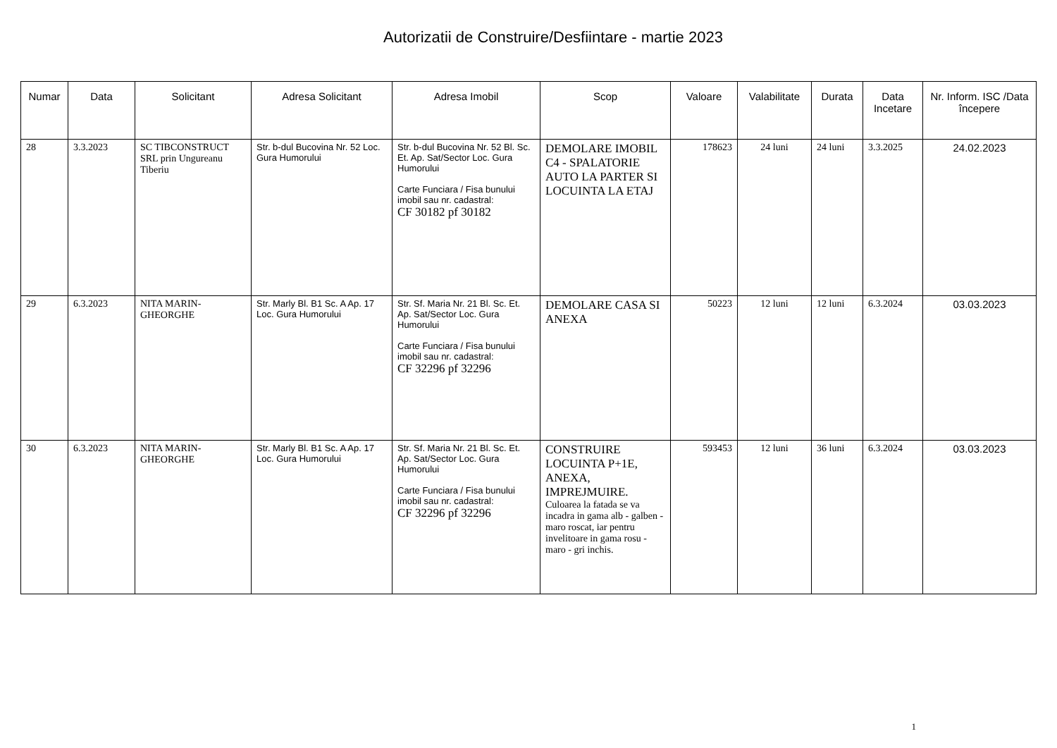Autorizatii de Construire/Desfiintare - martie 2023
| Numar | Data | Solicitant | Adresa Solicitant | Adresa Imobil | Scop | Valoare | Valabilitate | Durata | Data Incetare | Nr. Inform. ISC /Data începere |
| --- | --- | --- | --- | --- | --- | --- | --- | --- | --- | --- |
| 28 | 3.3.2023 | SC TIBCONSTRUCT SRL prin Ungureanu Tiberiu | Str. b-dul Bucovina Nr. 52 Loc. Gura Humorului | Str. b-dul Bucovina Nr. 52 Bl. Sc. Et. Ap. Sat/Sector Loc. Gura Humorului Carte Funciara / Fisa bunului imobil sau nr. cadastral: CF 30182 pf 30182 | DEMOLARE IMOBIL C4 - SPALATORIE AUTO LA PARTER SI LOCUINTA LA ETAJ | 178623 | 24 luni | 24 luni | 3.3.2025 | 24.02.2023 |
| 29 | 6.3.2023 | NITA MARIN-GHEORGHE | Str. Marly Bl. B1 Sc. A Ap. 17 Loc. Gura Humorului | Str. Sf. Maria Nr. 21 Bl. Sc. Et. Ap. Sat/Sector Loc. Gura Humorului Carte Funciara / Fisa bunului imobil sau nr. cadastral: CF 32296 pf 32296 | DEMOLARE CASA SI ANEXA | 50223 | 12 luni | 12 luni | 6.3.2024 | 03.03.2023 |
| 30 | 6.3.2023 | NITA MARIN-GHEORGHE | Str. Marly Bl. B1 Sc. A Ap. 17 Loc. Gura Humorului | Str. Sf. Maria Nr. 21 Bl. Sc. Et. Ap. Sat/Sector Loc. Gura Humorului Carte Funciara / Fisa bunului imobil sau nr. cadastral: CF 32296 pf 32296 | CONSTRUIRE LOCUINTA P+1E, ANEXA, IMPREJMUIRE. Culoarea la fatada se va incadra in gama alb - galben - maro roscat, iar pentru invelitoare in gama rosu - maro - gri inchis. | 593453 | 12 luni | 36 luni | 6.3.2024 | 03.03.2023 |
1